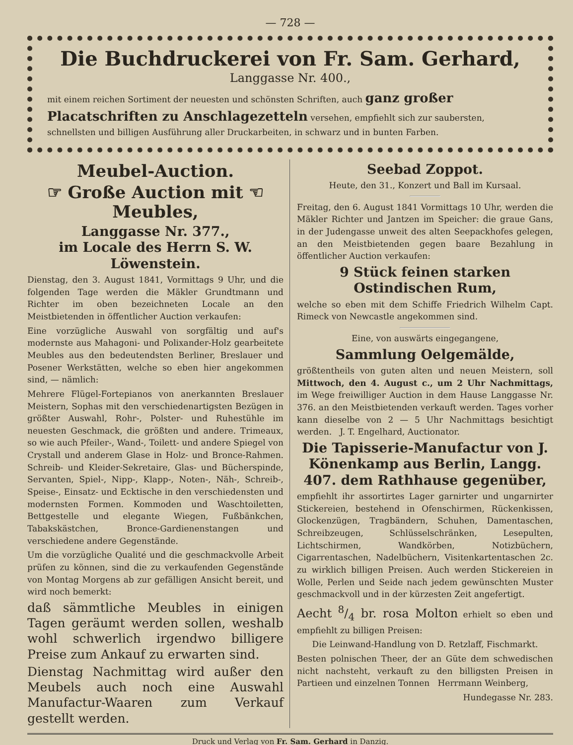— 728 —
Die Buchdruckerei von Fr. Sam. Gerhard,
Langgasse Nr. 400.,
mit einem reichen Sortiment der neuesten und schönsten Schriften, auch ganz großer Placatschriften zu Anschlagezetteln versehen, empfiehlt sich zur saubersten, schnellsten und billigen Ausführung aller Druckarbeiten, in schwarz und in bunten Farben.
Meubel-Auction.
☞ Große Auction mit ☜
Meubles,
Langgasse Nr. 377.,
im Locale des Herrn S. W. Löwenstein.
Dienstag, den 3. August 1841, Vormittags 9 Uhr, und die folgenden Tage werden die Mäkler Grundtmann und Richter im oben bezeichneten Locale an den Meistbietenden in öffentlicher Auction verkaufen:
Eine vorzügliche Auswahl von sorgfältig und auf's modernste aus Mahagoni- und Polixander-Holz gearbeitete Meubles aus den bedeutendsten Berliner, Breslauer und Posener Werkstätten, welche so eben hier angekommen sind, — nämlich:
Mehrere Flügel-Fortepianos von anerkannten Breslauer Meistern, Sophas mit den verschiedenartigsten Bezügen in größter Auswahl, Rohr-, Polster- und Ruhestühle im neuesten Geschmack, die größten und andere. Trimeaux, so wie auch Pfeiler-, Wand-, Toilett- und andere Spiegel von Crystall und anderem Glase in Holz- und Bronce-Rahmen. Schreib- und Kleider-Sekretaire, Glas- und Bücherspinde, Servanten, Spiel-, Nipp-, Klapp-, Noten-, Näh-, Schreib-, Speise-, Einsatz- und Ecktische in den verschiedensten und modernsten Formen. Kommoden und Waschtoiletten, Bettgestelle und elegante Wiegen, Fußbänkchen, Tabakskästchen, Bronce-Gardienenstangen und verschiedene andere Gegenstände.
Um die vorzügliche Qualité und die geschmackvolle Arbeit prüfen zu können, sind die zu verkaufenden Gegenstände von Montag Morgens ab zur gefälligen Ansicht bereit, und wird noch bemerkt:
daß sämmtliche Meubles in einigen Tagen geräumt werden sollen, weshalb wohl schwerlich irgendwo billigere Preise zum Ankauf zu erwarten sind.
Dienstag Nachmittag wird außer den Meubels auch noch eine Auswahl Manufactur-Waaren zum Verkauf gestellt werden.
Seebad Zoppot.
Heute, den 31., Konzert und Ball im Kursaal.
Freitag, den 6. August 1841 Vormittags 10 Uhr, werden die Mäkler Richter und Jantzen im Speicher: die graue Gans, in der Judengasse unweit des alten Seepackhofes gelegen, an den Meistbietenden gegen baare Bezahlung in öffentlicher Auction verkaufen:
9 Stück feinen starken Ostindischen Rum,
welche so eben mit dem Schiffe Friedrich Wilhelm Capt. Rimeck von Newcastle angekommen sind.
Eine, von auswärts eingegangene,
Sammlung Oelgemälde,
größtentheils von guten alten und neuen Meistern, soll Mittwoch, den 4. August c., um 2 Uhr Nachmittags, im Wege freiwilliger Auction in dem Hause Langgasse Nr. 376. an den Meistbietenden verkauft werden. Tages vorher kann dieselbe von 2 — 5 Uhr Nachmittags besichtigt werden. J. T. Engelhard, Auctionator.
Die Tapisserie-Manufactur von J. Könenkamp aus Berlin, Langg. 407. dem Rathhause gegenüber,
empfiehlt ihr assortirtes Lager garnirter und ungarnirter Stickereien, bestehend in Ofenschirmen, Rückenkissen, Glockenzügen, Tragbändern, Schuhen, Damentaschen, Schreibzeugen, Schlüsselschränken, Lesepulten, Lichtschirmen, Wandkörben, Notizbüchern, Cigarrentaschen, Nadelbüchern, Visitenkartentaschen 2c. zu wirklich billigen Preisen. Auch werden Stickereien in Wolle, Perlen und Seide nach jedem gewünschten Muster geschmackvoll und in der kürzesten Zeit angefertigt.
Aecht 8/4 br. rosa Molton erhielt so eben und empfiehlt zu billigen Preisen:
Die Leinwand-Handlung von D. Retzlaff, Fischmarkt.
Besten polnischen Theer, der an Güte dem schwedischen nicht nachsteht, verkauft zu den billigsten Preisen in Partieen und einzelnen Tonnen Herrmann Weinberg,
Hundegasse Nr. 283.
Druck und Verlag von Fr. Sam. Gerhard in Danzig.